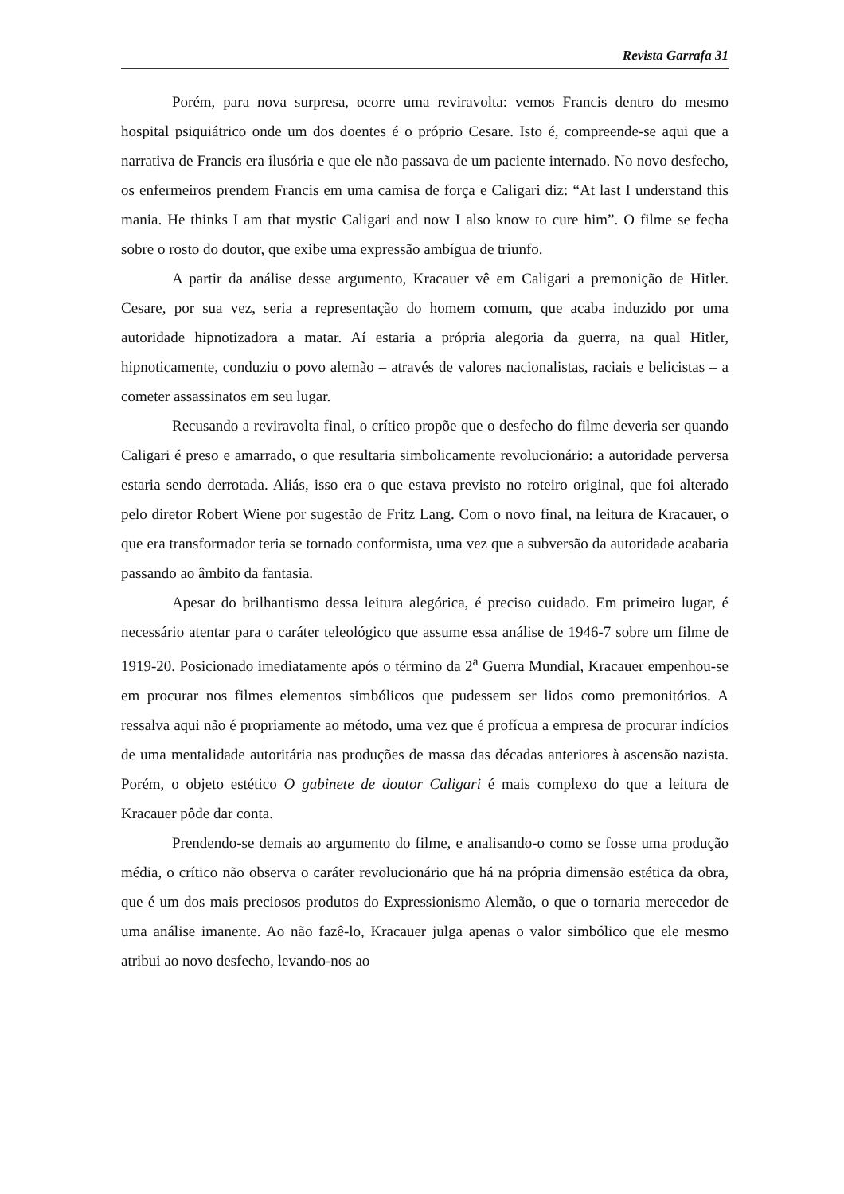Revista Garrafa 31
Porém, para nova surpresa, ocorre uma reviravolta: vemos Francis dentro do mesmo hospital psiquiátrico onde um dos doentes é o próprio Cesare. Isto é, compreende-se aqui que a narrativa de Francis era ilusória e que ele não passava de um paciente internado. No novo desfecho, os enfermeiros prendem Francis em uma camisa de força e Caligari diz: “At last I understand this mania. He thinks I am that mystic Caligari and now I also know to cure him”. O filme se fecha sobre o rosto do doutor, que exibe uma expressão ambígua de triunfo.
A partir da análise desse argumento, Kracauer vê em Caligari a premonição de Hitler. Cesare, por sua vez, seria a representação do homem comum, que acaba induzido por uma autoridade hipnotizadora a matar. Aí estaria a própria alegoria da guerra, na qual Hitler, hipnoticamente, conduziu o povo alemão – através de valores nacionalistas, raciais e belicistas – a cometer assassinatos em seu lugar.
Recusando a reviravolta final, o crítico propõe que o desfecho do filme deveria ser quando Caligari é preso e amarrado, o que resultaria simbolicamente revolucionário: a autoridade perversa estaria sendo derrotada. Aliás, isso era o que estava previsto no roteiro original, que foi alterado pelo diretor Robert Wiene por sugestão de Fritz Lang. Com o novo final, na leitura de Kracauer, o que era transformador teria se tornado conformista, uma vez que a subversão da autoridade acabaria passando ao âmbito da fantasia.
Apesar do brilhantismo dessa leitura alegórica, é preciso cuidado. Em primeiro lugar, é necessário atentar para o caráter teleológico que assume essa análise de 1946-7 sobre um filme de 1919-20. Posicionado imediatamente após o término da 2<sup>a</sup> Guerra Mundial, Kracauer empenhou-se em procurar nos filmes elementos simbólicos que pudessem ser lidos como premonitórios. A ressalva aqui não é propriamente ao método, uma vez que é profícua a empresa de procurar indícios de uma mentalidade autoritária nas produções de massa das décadas anteriores à ascensão nazista. Porém, o objeto estético O gabinete de doutor Caligari é mais complexo do que a leitura de Kracauer pôde dar conta.
Prendendo-se demais ao argumento do filme, e analisando-o como se fosse uma produção média, o crítico não observa o caráter revolucionário que há na própria dimensão estética da obra, que é um dos mais preciosos produtos do Expressionismo Alemão, o que o tornaria merecedor de uma análise imanente. Ao não fazê-lo, Kracauer julga apenas o valor simbólico que ele mesmo atribui ao novo desfecho, levando-nos ao